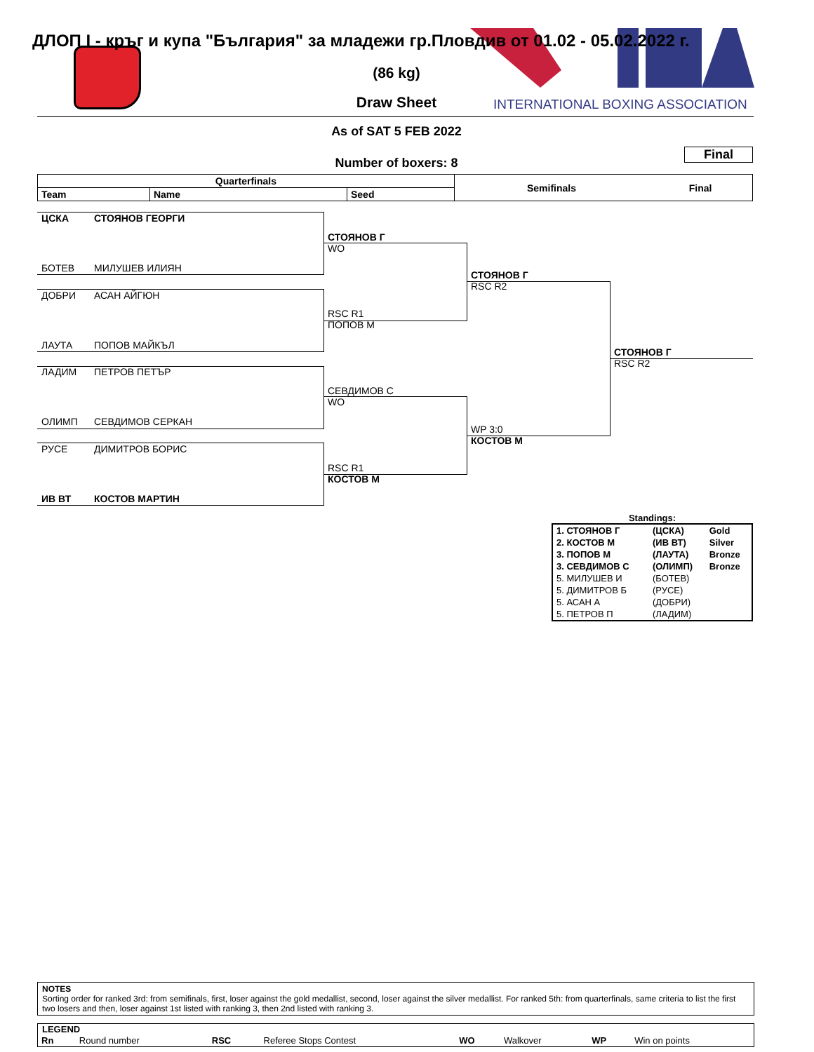INTERNATIONAL BOXING ASSOCIATION
ДЛОП I - кръг и купа "България" за младежи гр.Пловдив от 01.02 - 05.02.2022 г.
(86 kg)
Draw Sheet
As of SAT 5 FEB 2022
Final
Number of boxers: 8
| Quarterfinals | | | Semifinals | Final |
| --- | --- | --- | --- | --- |
| Team | Name | Seed | | |
ЦСКА СТОЯНОВ ГЕОРГИ
БОТЕВ МИЛУШЕВ ИЛИЯН
ДОБРИ АСАН АЙГЮН
ЛАУТА ПОПОВ МАЙКЪЛ
ЛАДИМ ПЕТРОВ ПЕТЪР
ОЛИМП СЕВДИМОВ СЕРКАН
РУСЕ ДИМИТРОВ БОРИС
ИВ ВТ КОСТОВ МАРТИН
СТОЯНОВ Г
WO
RSC R1
ПОПОВ М
СЕВДИМОВ С
WO
RSC R1
КОСТОВ М
СТОЯНОВ Г
RSC R2
WP 3:0
КОСТОВ М
СТОЯНОВ Г
RSC R2
Standings:
| 1. СТОЯНОВ Г | (ЦСКА) | Gold |
| 2. КОСТОВ М | (ИВ ВТ) | Silver |
| 3. ПОПОВ М | (ЛАУТА) | Bronze |
| 3. СЕВДИМОВ С | (ОЛИМП) | Bronze |
| 5. МИЛУШЕВ И | (БОТЕВ) | |
| 5. ДИМИТРОВ Б | (РУСЕ) | |
| 5. АСАН А | (ДОБРИ) | |
| 5. ПЕТРОВ П | (ЛАДИМ) | |
NOTES
Sorting order for ranked 3rd: from semifinals, first, loser against the gold medallist, second, loser against the silver medallist. For ranked 5th: from quarterfinals, same criteria to list the first two losers and then, loser against 1st listed with ranking 3, then 2nd listed with ranking 3.
LEGEND
| Rn | Round number | RSC | Referee Stops Contest | WO | Walkover | WP | Win on points |